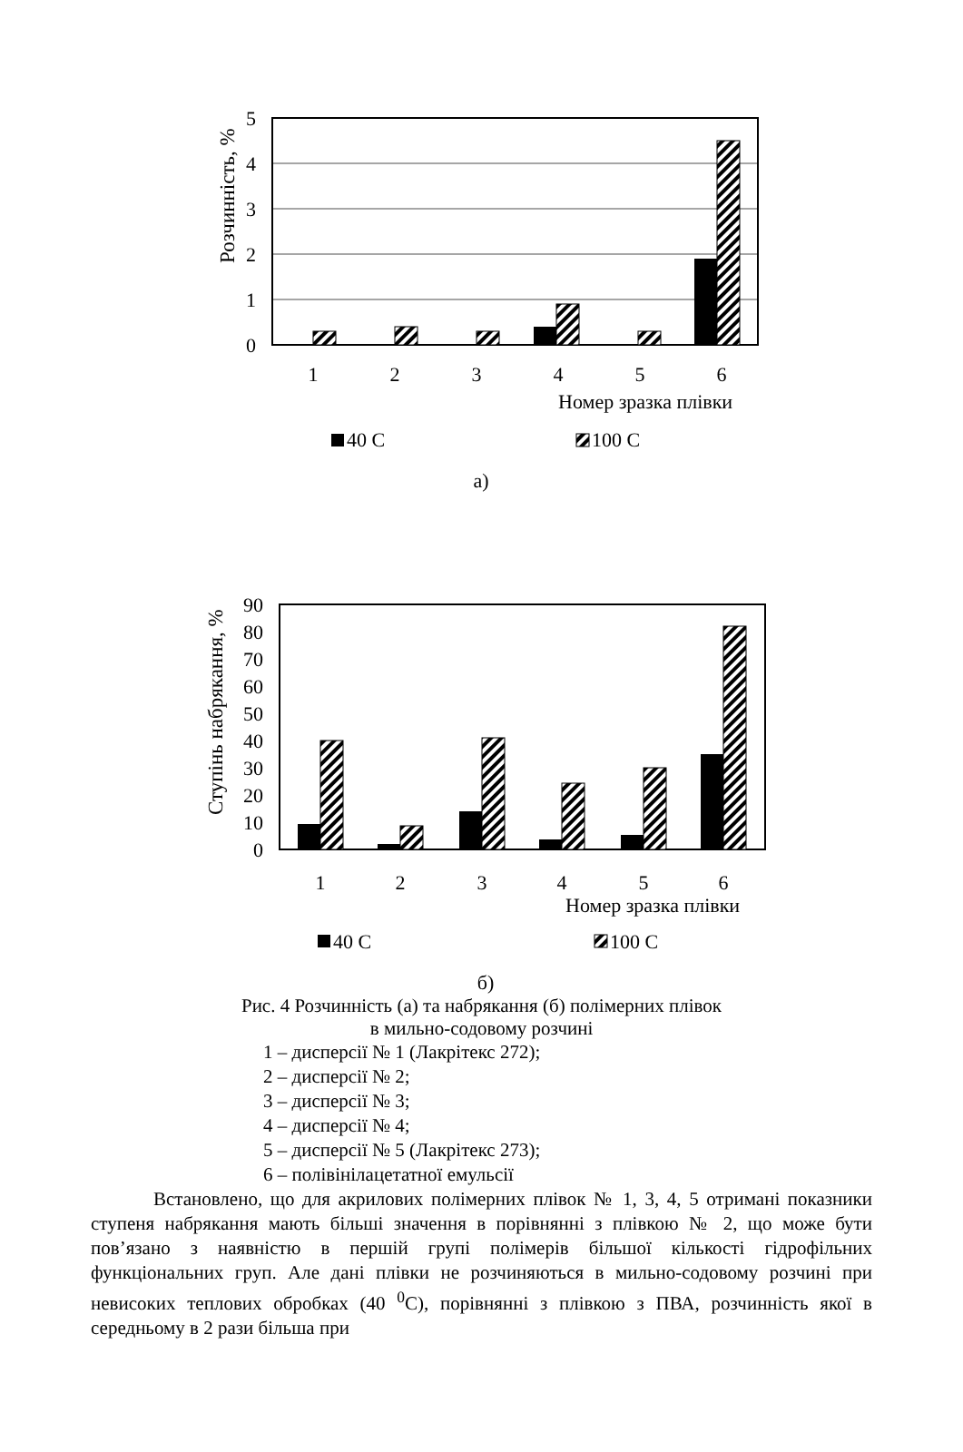Розчинність, %
5
4
3
2
1
0
1
2
3
4
5
6
Номер зразка плівки
40 С
100 С
а)
Ступінь набрякання, %
90
80
70
60
50
40
30
20
10
0
1
2
3
4
5
6
Номер зразка плівки
40 С
100 С
б)
Рис. 4 Розчинність (а) та набрякання (б) полімерних плівок
в мильно-содовому розчині
1 – дисперсії № 1 (Лакрітекс 272);
2 – дисперсії № 2;
3 – дисперсії № 3;
4 – дисперсії № 4;
5 – дисперсії № 5 (Лакрітекс 273);
6 – полівінілацетатної емульсії
Встановлено, що для акрилових полімерних плівок № 1, 3, 4, 5 отримані показники ступеня набрякання мають більші значення в порівнянні з плівкою № 2, що може бути пов’язано з наявністю в першій групі полімерів більшої кількості гідрофільних функціональних груп. Але дані плівки не розчиняються в мильно-содовому розчині при невисоких теплових обробках (40 <sup>0</sup>С), порівнянні з плівкою з ПВА, розчинність якої в середньому в 2 рази більша при